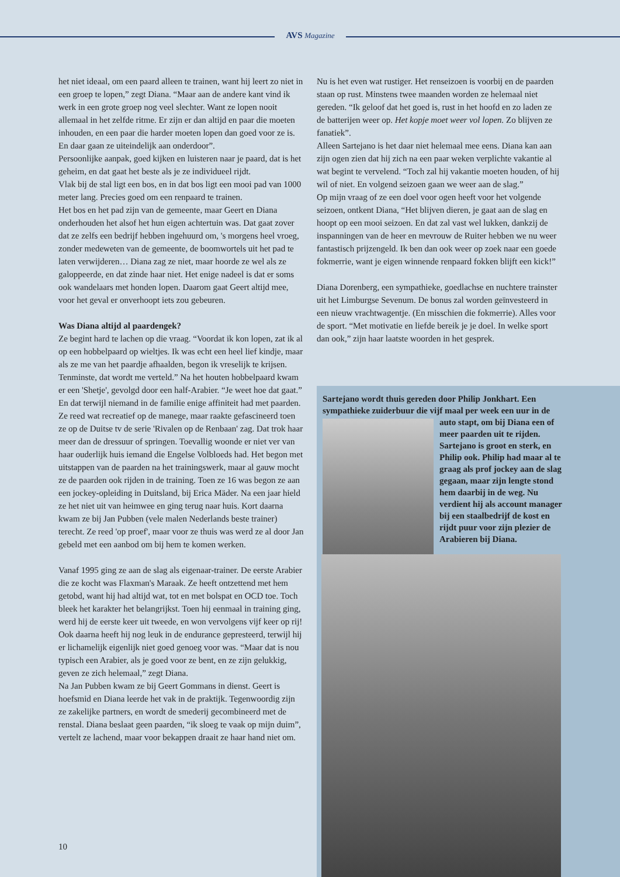AVS Magazine
het niet ideaal, om een paard alleen te trainen, want hij leert zo niet in een groep te lopen,” zegt Diana. “Maar aan de andere kant vind ik werk in een grote groep nog veel slechter. Want ze lopen nooit allemaal in het zelfde ritme. Er zijn er dan altijd en paar die moeten inhouden, en een paar die harder moeten lopen dan goed voor ze is. En daar gaan ze uiteindelijk aan onderdoor”.
Persoonlijke aanpak, goed kijken en luisteren naar je paard, dat is het geheim, en dat gaat het beste als je ze individueel rijdt.
Vlak bij de stal ligt een bos, en in dat bos ligt een mooi pad van 1000 meter lang. Precies goed om een renpaard te trainen.
Het bos en het pad zijn van de gemeente, maar Geert en Diana onderhouden het alsof het hun eigen achtertuin was. Dat gaat zover dat ze zelfs een bedrijf hebben ingehuurd om, 's morgens heel vroeg, zonder medeweten van de gemeente, de boomwortels uit het pad te laten verwijderen… Diana zag ze niet, maar hoorde ze wel als ze galoppeerde, en dat zinde haar niet. Het enige nadeel is dat er soms ook wandelaars met honden lopen. Daarom gaat Geert altijd mee, voor het geval er onverhoopt iets zou gebeuren.
Was Diana altijd al paardengek?
Ze begint hard te lachen op die vraag. “Voordat ik kon lopen, zat ik al op een hobbelpaard op wieltjes. Ik was echt een heel lief kindje, maar als ze me van het paardje afhaalden, begon ik vreselijk te krijsen. Tenminste, dat wordt me verteld.” Na het houten hobbelpaard kwam er een 'Shetje', gevolgd door een half-Arabier. “Je weet hoe dat gaat.” En dat terwijl niemand in de familie enige affiniteit had met paarden. Ze reed wat recreatief op de manege, maar raakte gefascineerd toen ze op de Duitse tv de serie 'Rivalen op de Renbaan' zag. Dat trok haar meer dan de dressuur of springen. Toevallig woonde er niet ver van haar ouderlijk huis iemand die Engelse Volbloeds had. Het begon met uitstappen van de paarden na het trainingswerk, maar al gauw mocht ze de paarden ook rijden in de training. Toen ze 16 was begon ze aan een jockey-opleiding in Duitsland, bij Erica Mäder. Na een jaar hield ze het niet uit van heimwee en ging terug naar huis. Kort daarna kwam ze bij Jan Pubben (vele malen Nederlands beste trainer) terecht. Ze reed 'op proef', maar voor ze thuis was werd ze al door Jan gebeld met een aanbod om bij hem te komen werken.
Vanaf 1995 ging ze aan de slag als eigenaar-trainer. De eerste Arabier die ze kocht was Flaxman's Maraak. Ze heeft ontzettend met hem getobd, want hij had altijd wat, tot en met bolspat en OCD toe. Toch bleek het karakter het belangrijkst. Toen hij eenmaal in training ging, werd hij de eerste keer uit tweede, en won vervolgens vijf keer op rij! Ook daarna heeft hij nog leuk in de endurance gepresteerd, terwijl hij er lichamelijk eigenlijk niet goed genoeg voor was. “Maar dat is nou typisch een Arabier, als je goed voor ze bent, en ze zijn gelukkig, geven ze zich helemaal,” zegt Diana.
Na Jan Pubben kwam ze bij Geert Gommans in dienst. Geert is hoefsmid en Diana leerde het vak in de praktijk. Tegenwoordig zijn ze zakelijke partners, en wordt de smederij gecombineerd met de renstal. Diana beslaat geen paarden, “ik sloeg te vaak op mijn duim”, vertelt ze lachend, maar voor bekappen draait ze haar hand niet om.
Nu is het even wat rustiger. Het renseizoen is voorbij en de paarden staan op rust. Minstens twee maanden worden ze helemaal niet gereden. “Ik geloof dat het goed is, rust in het hoofd en zo laden ze de batterijen weer op. Het kopje moet weer vol lopen. Zo blijven ze fanatiek”.
Alleen Sartejano is het daar niet helemaal mee eens. Diana kan aan zijn ogen zien dat hij zich na een paar weken verplichte vakantie al wat begint te vervelend. “Toch zal hij vakantie moeten houden, of hij wil of niet. En volgend seizoen gaan we weer aan de slag.”
Op mijn vraag of ze een doel voor ogen heeft voor het volgende seizoen, ontkent Diana, “Het blijven dieren, je gaat aan de slag en hoopt op een mooi seizoen. En dat zal vast wel lukken, dankzij de inspanningen van de heer en mevrouw de Ruiter hebben we nu weer fantastisch prijzengeld. Ik ben dan ook weer op zoek naar een goede fokmerrie, want je eigen winnende renpaard fokken blijft een kick!”
Diana Dorenberg, een sympathieke, goedlachse en nuchtere trainster uit het Limburgse Sevenum. De bonus zal worden geïnvesteerd in een nieuw vrachtwagentje. (En misschien die fokmerrie). Alles voor de sport. “Met motivatie en liefde bereik je je doel. In welke sport dan ook,” zijn haar laatste woorden in het gesprek.
Sartejano wordt thuis gereden door Philip Jonkhart. Een sympathieke zuiderbuur die vijf maal per week een uur in de
auto stapt, om bij Diana een of meer paarden uit te rijden. Sartejano is groot en sterk, en Philip ook. Philip had maar al te graag als prof jockey aan de slag gegaan, maar zijn lengte stond hem daarbij in de weg. Nu verdient hij als account manager bij een staalbedrijf de kost en rijdt puur voor zijn plezier de Arabieren bij Diana.
10